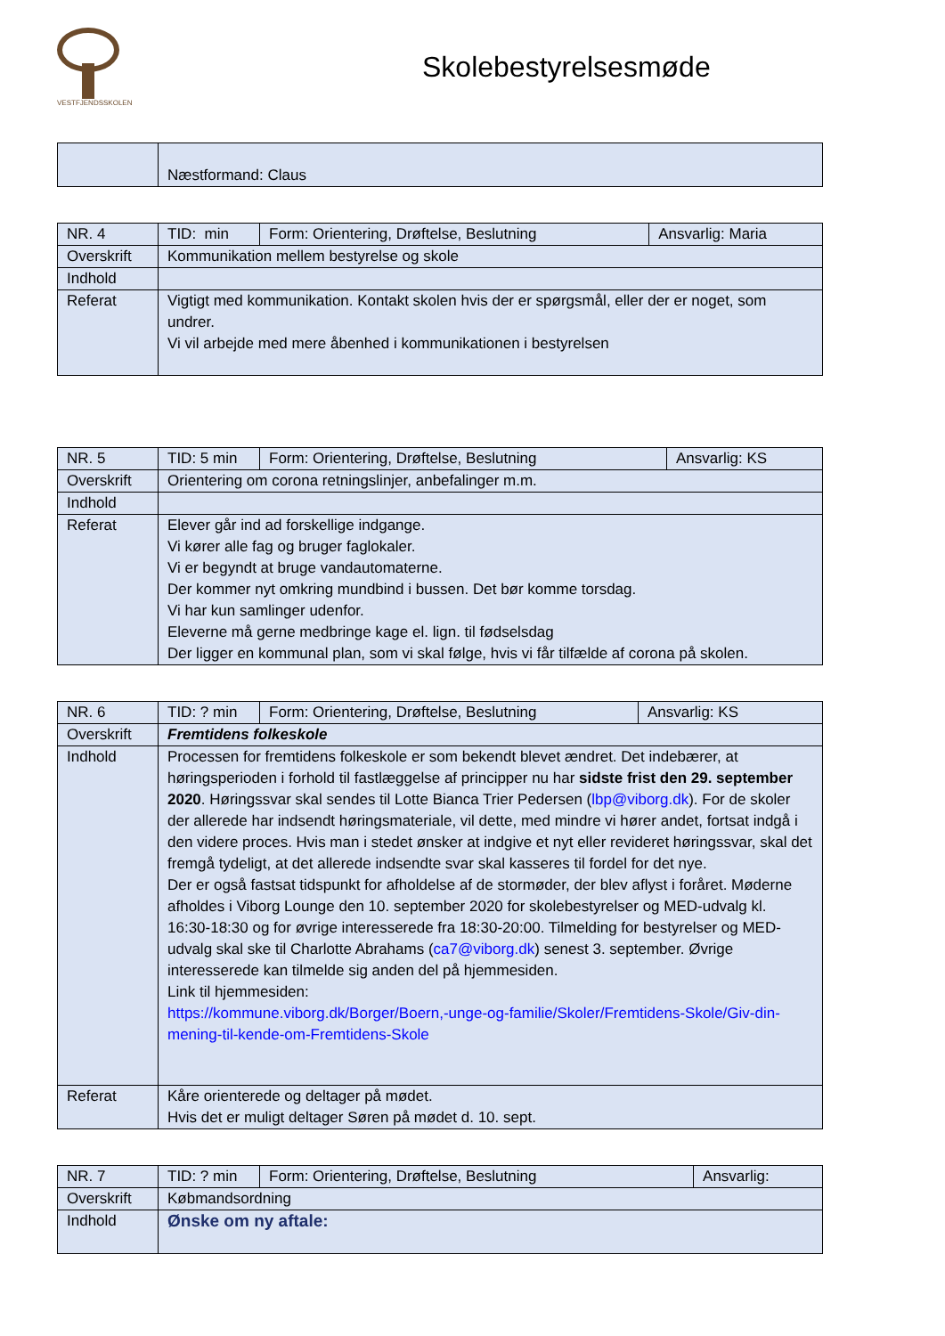VESTFJENDSSKOLEN
Skolebestyrelsesmøde
| | Næstformand: Claus |
| NR. 4 | TID: min | Form: Orientering, Drøftelse, Beslutning | Ansvarlig: Maria |
| Overskrift | Kommunikation mellem bestyrelse og skole | | |
| Indhold | | | |
| Referat | Vigtigt med kommunikation. Kontakt skolen hvis der er spørgsmål, eller der er noget, som undrer. Vi vil arbejde med mere åbenhed i kommunikationen i bestyrelsen | | |
| NR. 5 | TID: 5 min | Form: Orientering, Drøftelse, Beslutning | Ansvarlig: KS |
| Overskrift | Orientering om corona retningslinjer, anbefalinger m.m. | | |
| Indhold | | | |
| Referat | Elever går ind ad forskellige indgange. Vi kører alle fag og bruger faglokaler. Vi er begyndt at bruge vandautomaterne. Der kommer nyt omkring mundbind i bussen. Det bør komme torsdag. Vi har kun samlinger udenfor. Eleverne må gerne medbringe kage el. lign. til fødselsdag Der ligger en kommunal plan, som vi skal følge, hvis vi får tilfælde af corona på skolen. | | |
| NR. 6 | TID: ? min | Form: Orientering, Drøftelse, Beslutning | Ansvarlig: KS |
| Overskrift | Fremtidens folkeskole | | |
| Indhold | Processen for fremtidens folkeskole er som bekendt blevet ændret. Det indebærer, at høringsperioden i forhold til fastlæggelse af principper nu har sidste frist den 29. september 2020 . Høringssvar skal sendes til Lotte Bianca Trier Pedersen ( lbp@viborg.dk ). For de skoler der allerede har indsendt høringsmateriale, vil dette, med mindre vi hører andet, fortsat indgå i den videre proces. Hvis man i stedet ønsker at indgive et nyt eller revideret høringssvar, skal det fremgå tydeligt, at det allerede indsendte svar skal kasseres til fordel for det nye. Der er også fastsat tidspunkt for afholdelse af de stormøder, der blev aflyst i foråret. Møderne afholdes i Viborg Lounge den 10. september 2020 for skolebestyrelser og MED-udvalg kl. 16:30-18:30 og for øvrige interesserede fra 18:30-20:00. Tilmelding for bestyrelser og MED-udvalg skal ske til Charlotte Abrahams ( ca7@viborg.dk ) senest 3. september. Øvrige interesserede kan tilmelde sig anden del på hjemmesiden. Link til hjemmesiden: https://kommune.viborg.dk/Borger/Boern,-unge-og-familie/Skoler/Fremtidens-Skole/Giv-din-mening-til-kende-om-Fremtidens-Skole | | |
| Referat | Kåre orienterede og deltager på mødet. Hvis det er muligt deltager Søren på mødet d. 10. sept. | | |
| NR. 7 | TID: ? min | Form: Orientering, Drøftelse, Beslutning | Ansvarlig: |
| Overskrift | Købmandsordning | | |
| Indhold | Ønske om ny aftale: | | |